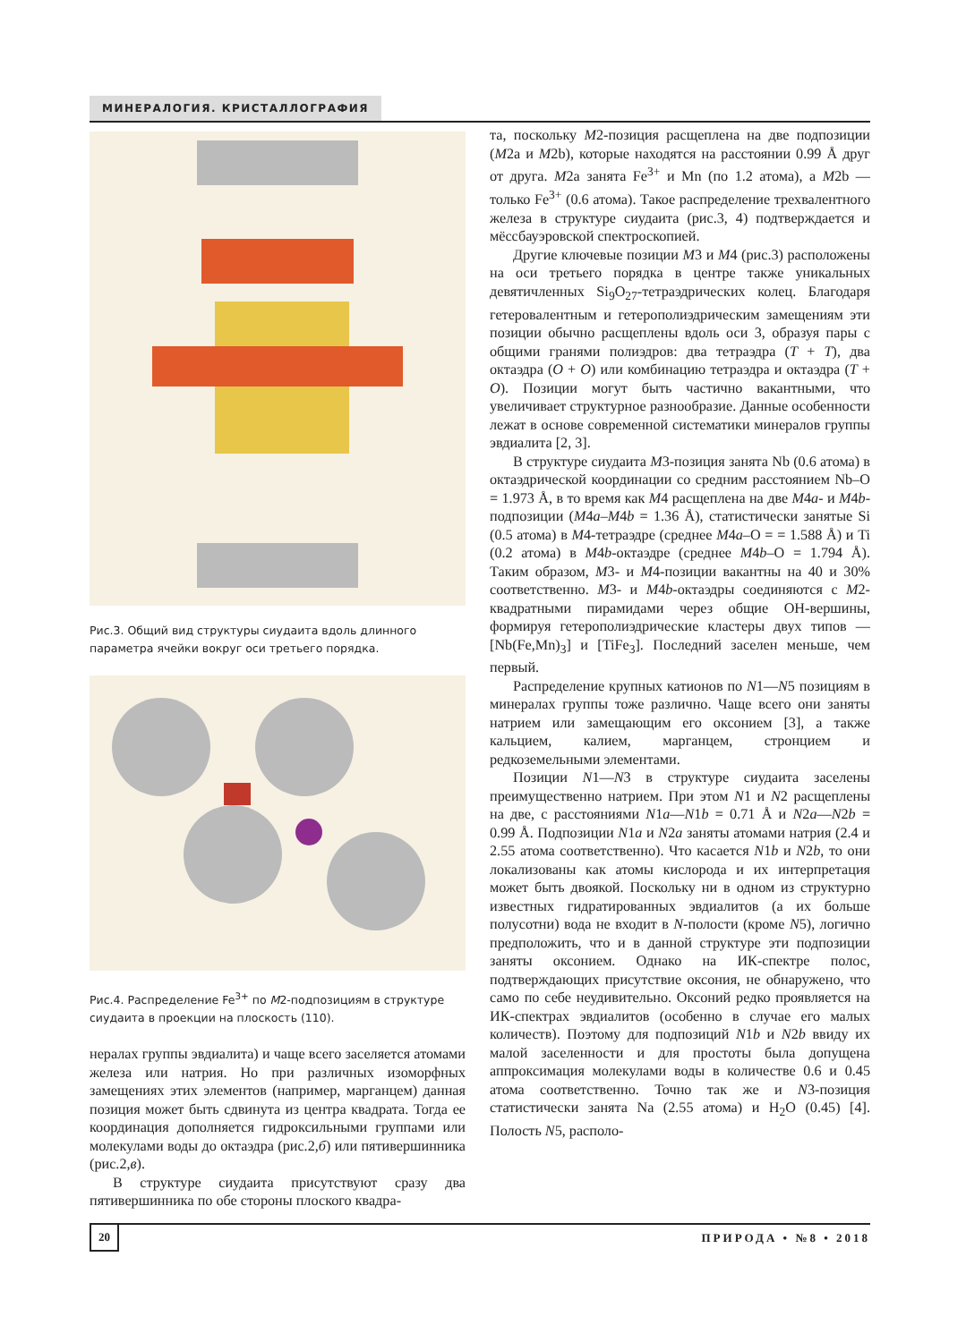МИНЕРАЛОГИЯ. КРИСТАЛЛОГРАФИЯ
Рис.3. Общий вид структуры сиудаита вдоль длинного параметра ячейки вокруг оси третьего порядка.
Рис.4. Распределение Fe<sup>3+</sup> по M2-подпозициям в структуре сиудаита в проекции на плоскость (110).
нералах группы эвдиалита) и чаще всего заселяется атомами железа или натрия. Но при различных изоморфных замещениях этих элементов (например, марганцем) данная позиция может быть сдвинута из центра квадрата. Тогда ее координация дополняется гидроксильными группами или молекулами воды до октаэдра (рис.2,б) или пятивершинника (рис.2,в).
В структуре сиудаита присутствуют сразу два пятивершинника по обе стороны плоского квадра-
та, поскольку M2-позиция расщеплена на две подпозиции (M2a и M2b), которые находятся на расстоянии 0.99 Å друг от друга. M2a занята Fe<sup>3+</sup> и Mn (по 1.2 атома), а M2b — только Fe<sup>3+</sup> (0.6 атома). Такое распределение трехвалентного железа в структуре сиудаита (рис.3, 4) подтверждается и мёссбауэровской спектроскопией.
Другие ключевые позиции M3 и M4 (рис.3) расположены на оси третьего порядка в центре также уникальных девятичленных Si<sub>9</sub>O<sub>27</sub>-тетраэдрических колец. Благодаря гетеровалентным и гетерополиэдрическим замещениям эти позиции обычно расщеплены вдоль оси 3, образуя пары с общими гранями полиэдров: два тетраэдра (T + T), два октаэдра (O + O) или комбинацию тетраэдра и октаэдра (T + O). Позиции могут быть частично вакантными, что увеличивает структурное разнообразие. Данные особенности лежат в основе современной систематики минералов группы эвдиалита [2, 3].
В структуре сиудаита M3-позиция занята Nb (0.6 атома) в октаэдрической координации со средним расстоянием Nb–O = 1.973 Å, в то время как M4 расщеплена на две M4a- и M4b-подпозиции (M4a–M4b = 1.36 Å), статистически занятые Si (0.5 атома) в M4-тетраэдре (среднее M4a–O = = 1.588 Å) и Ti (0.2 атома) в M4b-октаэдре (среднее M4b–O = 1.794 Å). Таким образом, M3- и M4-позиции вакантны на 40 и 30% соответственно. M3- и M4b-октаэдры соединяются с M2-квадратными пирамидами через общие OH-вершины, формируя гетерополиэдрические кластеры двух типов — [Nb(Fe,Mn)<sub>3</sub>] и [TiFe<sub>3</sub>]. Последний заселен меньше, чем первый.
Распределение крупных катионов по N1—N5 позициям в минералах группы тоже различно. Чаще всего они заняты натрием или замещающим его оксонием [3], а также кальцием, калием, марганцем, стронцием и редкоземельными элементами.
Позиции N1—N3 в структуре сиудаита заселены преимущественно натрием. При этом N1 и N2 расщеплены на две, с расстояниями N1a—N1b = 0.71 Å и N2a—N2b = 0.99 Å. Подпозиции N1a и N2a заняты атомами натрия (2.4 и 2.55 атома соответственно). Что касается N1b и N2b, то они локализованы как атомы кислорода и их интерпретация может быть двоякой. Поскольку ни в одном из структурно известных гидратированных эвдиалитов (а их больше полусотни) вода не входит в N-полости (кроме N5), логично предположить, что и в данной структуре эти подпозиции заняты оксонием. Однако на ИК-спектре полос, подтверждающих присутствие оксония, не обнаружено, что само по себе неудивительно. Оксоний редко проявляется на ИК-спектрах эвдиалитов (особенно в случае его малых количеств). Поэтому для подпозиций N1b и N2b ввиду их малой заселенности и для простоты была допущена аппроксимация молекулами воды в количестве 0.6 и 0.45 атома соответственно. Точно так же и N3-позиция статистически занята Na (2.55 атома) и H<sub>2</sub>O (0.45) [4]. Полость N5, располо-
20 ПРИРОДА • №8 • 2018